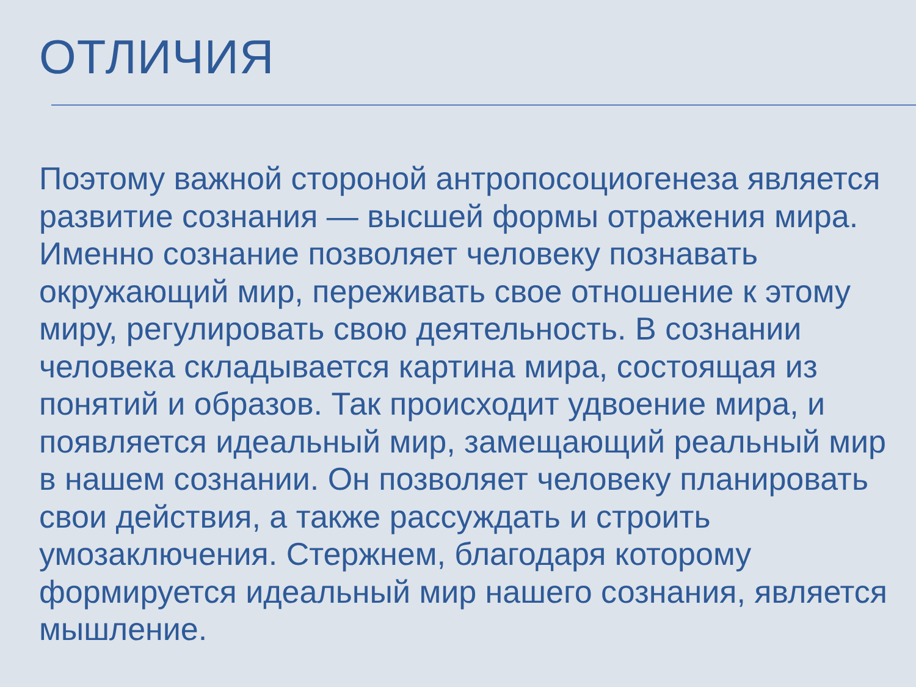ОТЛИЧИЯ
Поэтому важной стороной антропосоциогенеза является развитие сознания — высшей формы отражения мира. Именно сознание позволяет человеку познавать окружающий мир, переживать свое отношение к этому миру, регулировать свою деятельность. В сознании человека складывается картина мира, состоящая из понятий и образов. Так происходит удвоение мира, и появляется идеальный мир, замещающий реальный мир в нашем сознании. Он позволяет человеку планировать свои действия, а также рассуждать и строить умозаключения. Стержнем, благодаря которому формируется идеальный мир нашего сознания, является мышление.